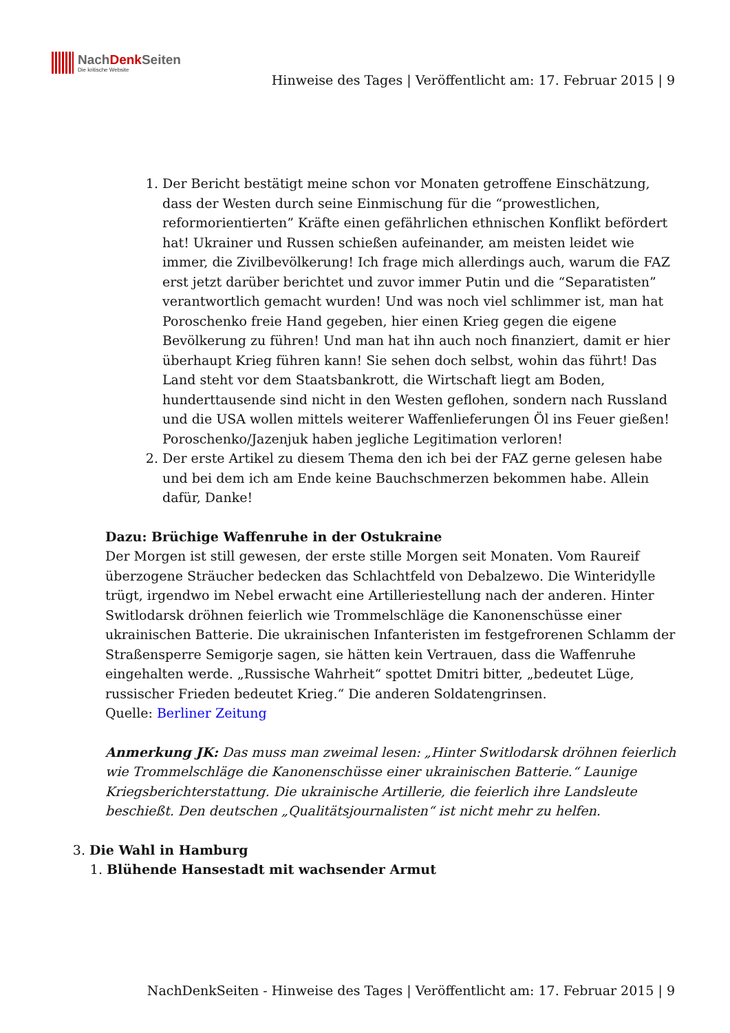NachDenk Seiten
Die kritische Website
Hinweise des Tages | Veröffentlicht am: 17. Februar 2015 | 9
1. Der Bericht bestätigt meine schon vor Monaten getroffene Einschätzung, dass der Westen durch seine Einmischung für die “prowestlichen, reformorientierten” Kräfte einen gefährlichen ethnischen Konflikt befördert hat! Ukrainer und Russen schießen aufeinander, am meisten leidet wie immer, die Zivilbevölkerung! Ich frage mich allerdings auch, warum die FAZ erst jetzt darüber berichtet und zuvor immer Putin und die “Separatisten” verantwortlich gemacht wurden! Und was noch viel schlimmer ist, man hat Poroschenko freie Hand gegeben, hier einen Krieg gegen die eigene Bevölkerung zu führen! Und man hat ihn auch noch finanziert, damit er hier überhaupt Krieg führen kann! Sie sehen doch selbst, wohin das führt! Das Land steht vor dem Staatsbankrott, die Wirtschaft liegt am Boden, hunderttausende sind nicht in den Westen geflohen, sondern nach Russland und die USA wollen mittels weiterer Waffenlieferungen Öl ins Feuer gießen! Poroschenko/Jazenjuk haben jegliche Legitimation verloren!
2. Der erste Artikel zu diesem Thema den ich bei der FAZ gerne gelesen habe und bei dem ich am Ende keine Bauchschmerzen bekommen habe. Allein dafür, Danke!
Dazu: Brüchige Waffenruhe in der Ostukraine
Der Morgen ist still gewesen, der erste stille Morgen seit Monaten. Vom Raureif überzogene Sträucher bedecken das Schlachtfeld von Debalzewo. Die Winteridylle trügt, irgendwo im Nebel erwacht eine Artilleriestellung nach der anderen. Hinter Switlodarsk dröhnen feierlich wie Trommelschläge die Kanonenschüsse einer ukrainischen Batterie. Die ukrainischen Infanteristen im festgefrorenen Schlamm der Straßensperre Semigorje sagen, sie hätten kein Vertrauen, dass die Waffenruhe eingehalten werde. „Russische Wahrheit“ spottet Dmitri bitter, „bedeutet Lüge, russischer Frieden bedeutet Krieg.“ Die anderen Soldatengrinsen.
Quelle: Berliner Zeitung
Anmerkung JK: Das muss man zweimal lesen: „Hinter Switlodarsk dröhnen feierlich wie Trommelschläge die Kanonenschüsse einer ukrainischen Batterie.“ Launige Kriegsberichterstattung. Die ukrainische Artillerie, die feierlich ihre Landsleute beschießt. Den deutschen „Qualitätsjournalisten“ ist nicht mehr zu helfen.
3. Die Wahl in Hamburg
1. Blühende Hansestadt mit wachsender Armut
NachDenkSeiten - Hinweise des Tages | Veröffentlicht am: 17. Februar 2015 | 9